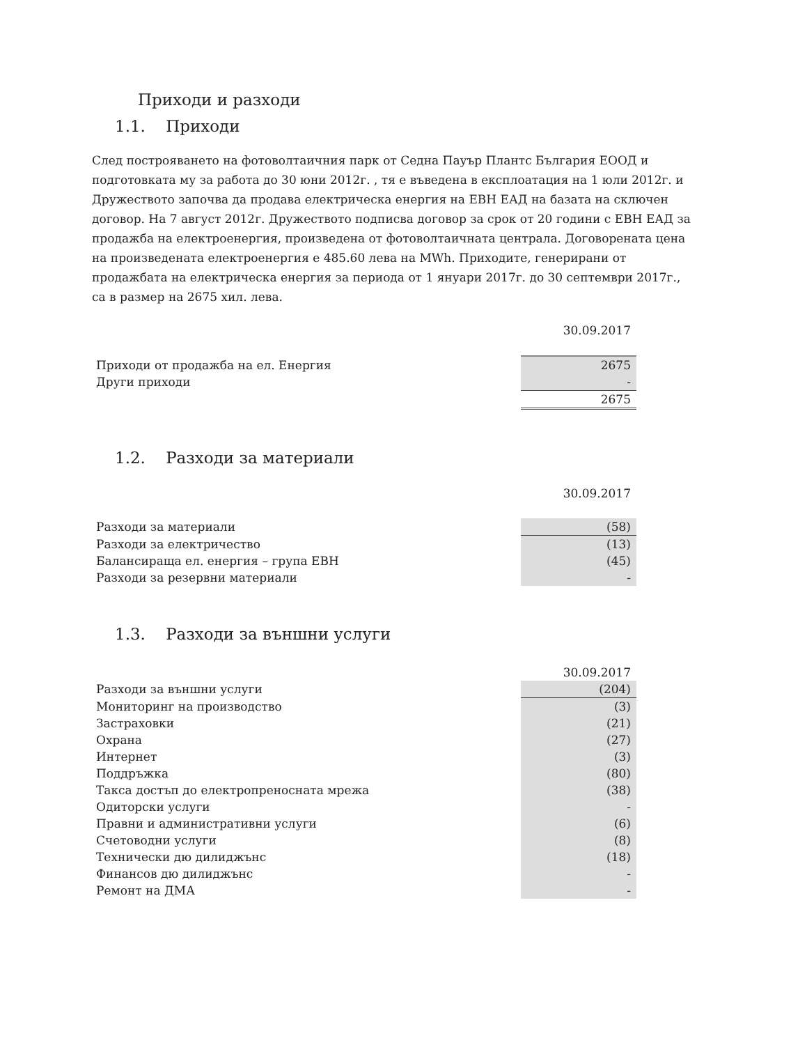Приходи и разходи
1.1. Приходи
След построяването на фотоволтаичния парк от Седна Пауър Плантс България ЕООД и подготовката му за работа до 30 юни 2012г. , тя е въведена в експлоатация на 1 юли 2012г. и Дружеството започва да продава електрическа енергия на ЕВН ЕАД на базата на сключен договор. На 7 август 2012г. Дружеството подписва договор за срок от 20 години с ЕВН ЕАД за продажба на електроенергия, произведена от фотоволтаичната централа. Договорената цена на произведената електроенергия е 485.60 лева на MWh. Приходите, генерирани от продажбата на електрическа енергия за периода от 1 януари 2017г. до 30 септември 2017г., са в размер на 2675 хил. лева.
| | 30.09.2017 |
| Приходи от продажба на ел. Енергия | 2675 |
| Други приходи | - |
| | 2675 |
1.2. Разходи за материали
| | 30.09.2017 |
| Разходи за материали | (58) |
| Разходи за електричество | (13) |
| Балансираща ел. енергия – група ЕВН | (45) |
| Разходи за резервни материали | - |
1.3. Разходи за външни услуги
| | 30.09.2017 |
| Разходи за външни услуги | (204) |
| Мониторинг на производство | (3) |
| Застраховки | (21) |
| Охрана | (27) |
| Интернет | (3) |
| Поддръжка | (80) |
| Такса достъп до електропреносната мрежа | (38) |
| Одиторски услуги | - |
| Правни и административни услуги | (6) |
| Счетоводни услуги | (8) |
| Технически дю дилиджънс | (18) |
| Финансов дю дилиджънс | - |
| Ремонт на ДМА | - |